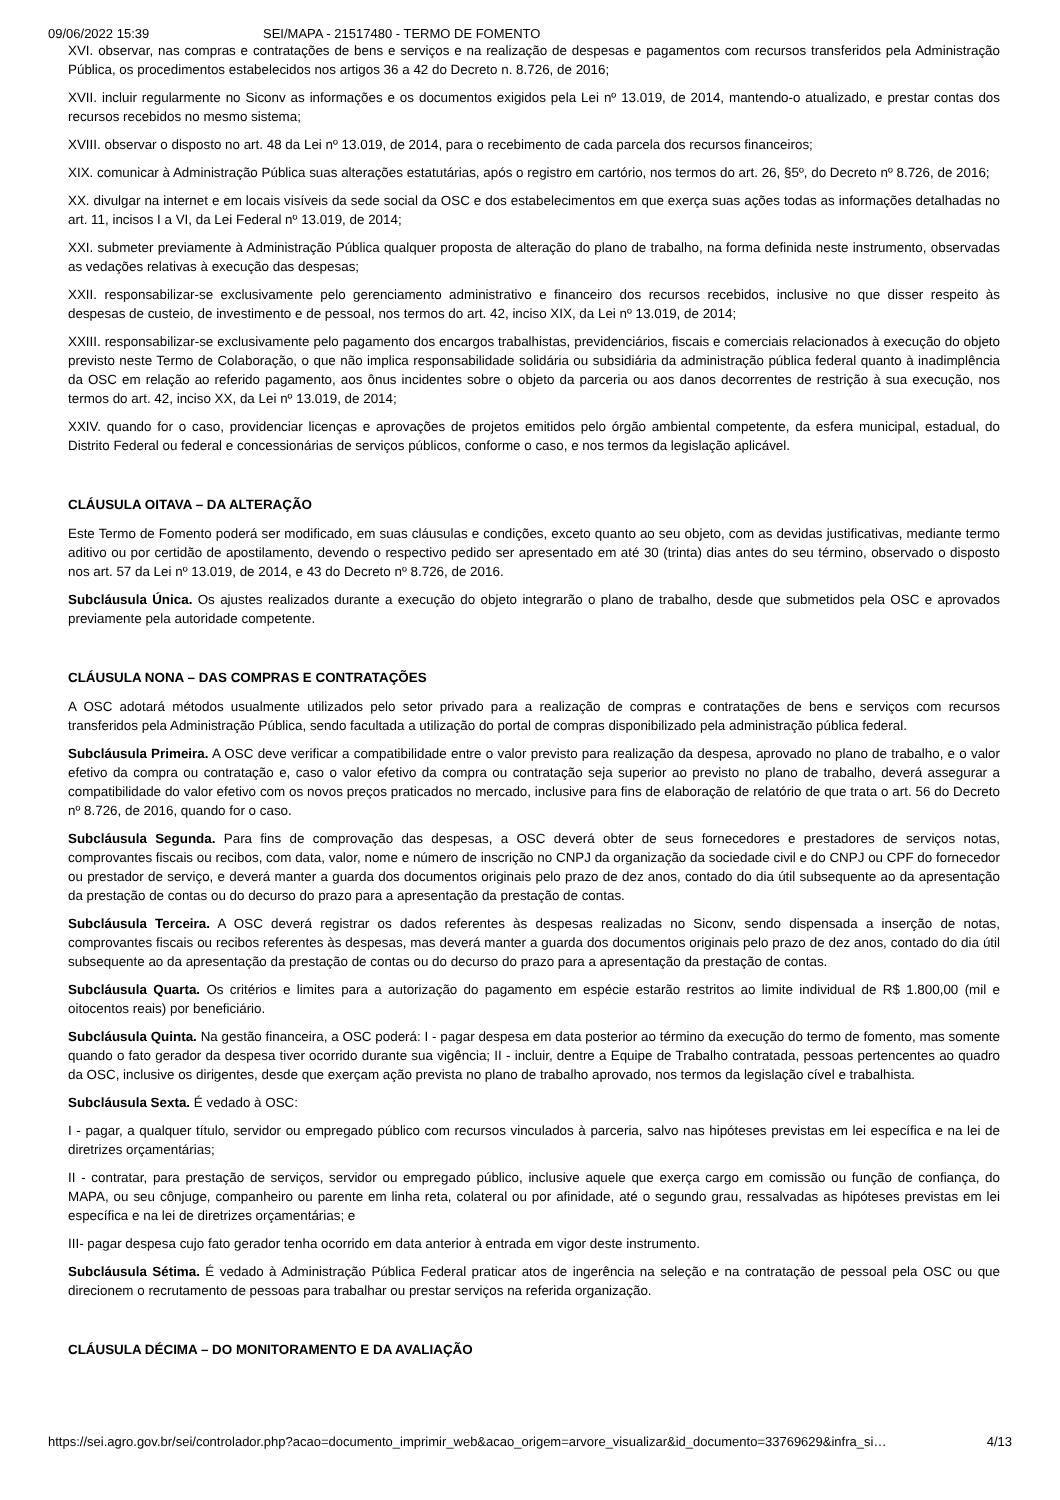09/06/2022 15:39 SEI/MAPA - 21517480 - TERMO DE FOMENTO
XVI. observar, nas compras e contratações de bens e serviços e na realização de despesas e pagamentos com recursos transferidos pela Administração Pública, os procedimentos estabelecidos nos artigos 36 a 42 do Decreto n. 8.726, de 2016;
XVII. incluir regularmente no Siconv as informações e os documentos exigidos pela Lei nº 13.019, de 2014, mantendo-o atualizado, e prestar contas dos recursos recebidos no mesmo sistema;
XVIII. observar o disposto no art. 48 da Lei nº 13.019, de 2014, para o recebimento de cada parcela dos recursos financeiros;
XIX. comunicar à Administração Pública suas alterações estatutárias, após o registro em cartório, nos termos do art. 26, §5º, do Decreto nº 8.726, de 2016;
XX. divulgar na internet e em locais visíveis da sede social da OSC e dos estabelecimentos em que exerça suas ações todas as informações detalhadas no art. 11, incisos I a VI, da Lei Federal nº 13.019, de 2014;
XXI. submeter previamente à Administração Pública qualquer proposta de alteração do plano de trabalho, na forma definida neste instrumento, observadas as vedações relativas à execução das despesas;
XXII. responsabilizar-se exclusivamente pelo gerenciamento administrativo e financeiro dos recursos recebidos, inclusive no que disser respeito às despesas de custeio, de investimento e de pessoal, nos termos do art. 42, inciso XIX, da Lei nº 13.019, de 2014;
XXIII. responsabilizar-se exclusivamente pelo pagamento dos encargos trabalhistas, previdenciários, fiscais e comerciais relacionados à execução do objeto previsto neste Termo de Colaboração, o que não implica responsabilidade solidária ou subsidiária da administração pública federal quanto à inadimplência da OSC em relação ao referido pagamento, aos ônus incidentes sobre o objeto da parceria ou aos danos decorrentes de restrição à sua execução, nos termos do art. 42, inciso XX, da Lei nº 13.019, de 2014;
XXIV. quando for o caso, providenciar licenças e aprovações de projetos emitidos pelo órgão ambiental competente, da esfera municipal, estadual, do Distrito Federal ou federal e concessionárias de serviços públicos, conforme o caso, e nos termos da legislação aplicável.
CLÁUSULA OITAVA – DA ALTERAÇÃO
Este Termo de Fomento poderá ser modificado, em suas cláusulas e condições, exceto quanto ao seu objeto, com as devidas justificativas, mediante termo aditivo ou por certidão de apostilamento, devendo o respectivo pedido ser apresentado em até 30 (trinta) dias antes do seu término, observado o disposto nos art. 57 da Lei nº 13.019, de 2014, e 43 do Decreto nº 8.726, de 2016.
Subcláusula Única. Os ajustes realizados durante a execução do objeto integrarão o plano de trabalho, desde que submetidos pela OSC e aprovados previamente pela autoridade competente.
CLÁUSULA NONA – DAS COMPRAS E CONTRATAÇÕES
A OSC adotará métodos usualmente utilizados pelo setor privado para a realização de compras e contratações de bens e serviços com recursos transferidos pela Administração Pública, sendo facultada a utilização do portal de compras disponibilizado pela administração pública federal.
Subcláusula Primeira. A OSC deve verificar a compatibilidade entre o valor previsto para realização da despesa, aprovado no plano de trabalho, e o valor efetivo da compra ou contratação e, caso o valor efetivo da compra ou contratação seja superior ao previsto no plano de trabalho, deverá assegurar a compatibilidade do valor efetivo com os novos preços praticados no mercado, inclusive para fins de elaboração de relatório de que trata o art. 56 do Decreto nº 8.726, de 2016, quando for o caso.
Subcláusula Segunda. Para fins de comprovação das despesas, a OSC deverá obter de seus fornecedores e prestadores de serviços notas, comprovantes fiscais ou recibos, com data, valor, nome e número de inscrição no CNPJ da organização da sociedade civil e do CNPJ ou CPF do fornecedor ou prestador de serviço, e deverá manter a guarda dos documentos originais pelo prazo de dez anos, contado do dia útil subsequente ao da apresentação da prestação de contas ou do decurso do prazo para a apresentação da prestação de contas.
Subcláusula Terceira. A OSC deverá registrar os dados referentes às despesas realizadas no Siconv, sendo dispensada a inserção de notas, comprovantes fiscais ou recibos referentes às despesas, mas deverá manter a guarda dos documentos originais pelo prazo de dez anos, contado do dia útil subsequente ao da apresentação da prestação de contas ou do decurso do prazo para a apresentação da prestação de contas.
Subcláusula Quarta. Os critérios e limites para a autorização do pagamento em espécie estarão restritos ao limite individual de R$ 1.800,00 (mil e oitocentos reais) por beneficiário.
Subcláusula Quinta. Na gestão financeira, a OSC poderá: I - pagar despesa em data posterior ao término da execução do termo de fomento, mas somente quando o fato gerador da despesa tiver ocorrido durante sua vigência; II - incluir, dentre a Equipe de Trabalho contratada, pessoas pertencentes ao quadro da OSC, inclusive os dirigentes, desde que exerçam ação prevista no plano de trabalho aprovado, nos termos da legislação cível e trabalhista.
Subcláusula Sexta. É vedado à OSC:
I - pagar, a qualquer título, servidor ou empregado público com recursos vinculados à parceria, salvo nas hipóteses previstas em lei específica e na lei de diretrizes orçamentárias;
II - contratar, para prestação de serviços, servidor ou empregado público, inclusive aquele que exerça cargo em comissão ou função de confiança, do MAPA, ou seu cônjuge, companheiro ou parente em linha reta, colateral ou por afinidade, até o segundo grau, ressalvadas as hipóteses previstas em lei específica e na lei de diretrizes orçamentárias; e
III- pagar despesa cujo fato gerador tenha ocorrido em data anterior à entrada em vigor deste instrumento.
Subcláusula Sétima. É vedado à Administração Pública Federal praticar atos de ingerência na seleção e na contratação de pessoal pela OSC ou que direcionem o recrutamento de pessoas para trabalhar ou prestar serviços na referida organização.
CLÁUSULA DÉCIMA – DO MONITORAMENTO E DA AVALIAÇÃO
https://sei.agro.gov.br/sei/controlador.php?acao=documento_imprimir_web&acao_origem=arvore_visualizar&id_documento=33769629&infra_si… 4/13